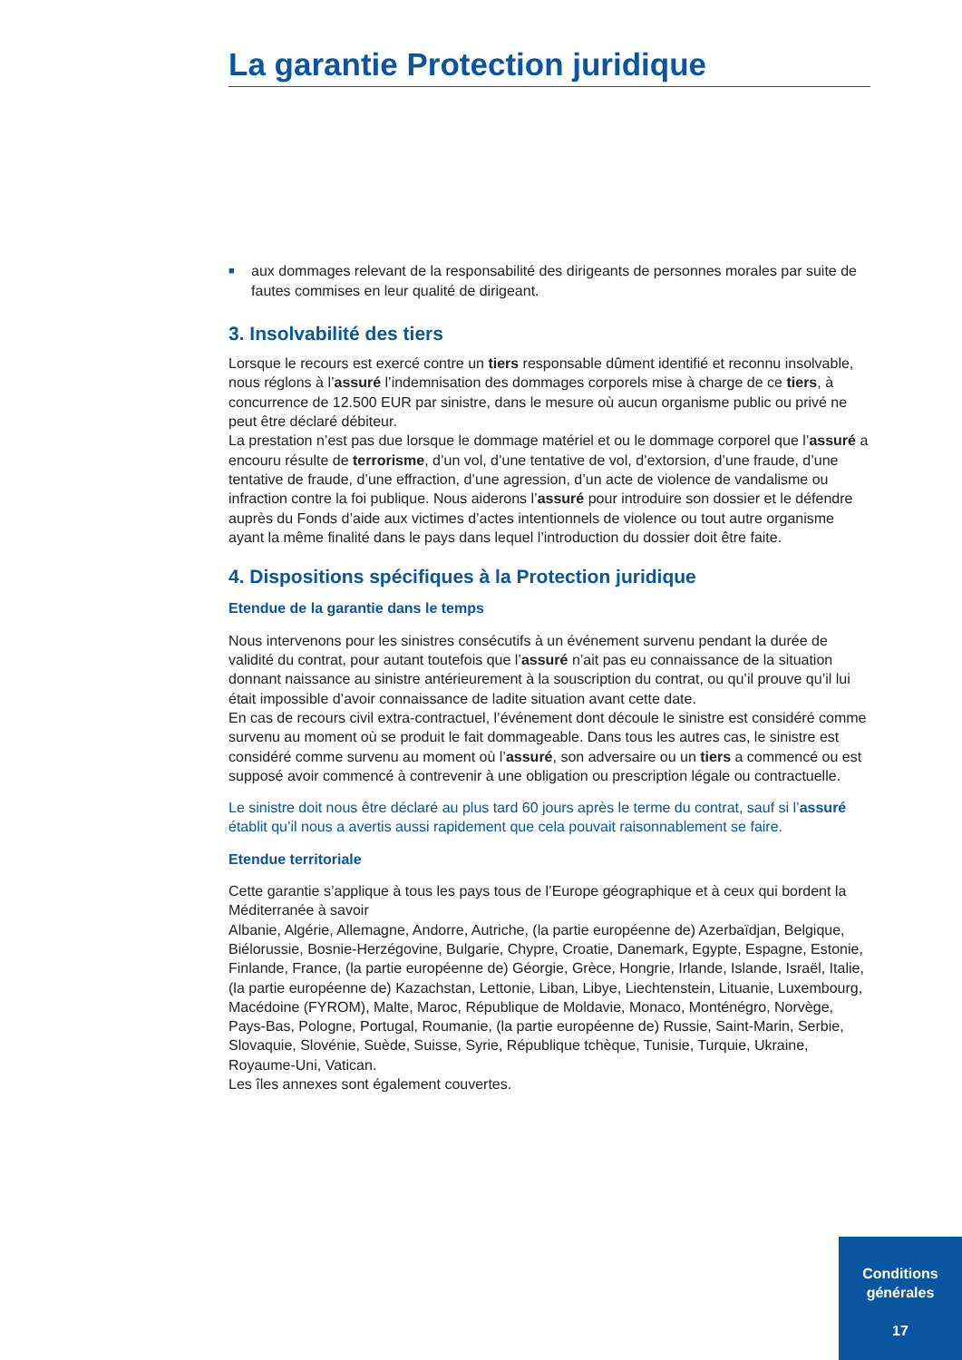La garantie Protection juridique
■ aux dommages relevant de la responsabilité des dirigeants de personnes morales par suite de fautes commises en leur qualité de dirigeant.
3. Insolvabilité des tiers
Lorsque le recours est exercé contre un tiers responsable dûment identifié et reconnu insolvable, nous réglons à l’assuré l’indemnisation des dommages corporels mise à charge de ce tiers, à concurrence de 12.500 EUR par sinistre, dans le mesure où aucun organisme public ou privé ne peut être déclaré débiteur.
La prestation n’est pas due lorsque le dommage matériel et ou le dommage corporel que l’assuré a encouru résulte de terrorisme, d’un vol, d’une tentative de vol, d’extorsion, d’une fraude, d’une tentative de fraude, d’une effraction, d’une agression, d’un acte de violence de vandalisme ou infraction contre la foi publique. Nous aiderons l’assuré pour introduire son dossier et le défendre auprès du Fonds d’aide aux victimes d’actes intentionnels de violence ou tout autre organisme ayant la même finalité dans le pays dans lequel l’introduction du dossier doit être faite.
4. Dispositions spécifiques à la Protection juridique
Etendue de la garantie dans le temps
Nous intervenons pour les sinistres consécutifs à un événement survenu pendant la durée de validité du contrat, pour autant toutefois que l’assuré n’ait pas eu connaissance de la situation donnant naissance au sinistre antérieurement à la souscription du contrat, ou qu’il prouve qu’il lui était impossible d’avoir connaissance de ladite situation avant cette date.
En cas de recours civil extra-contractuel, l’événement dont découle le sinistre est considéré comme survenu au moment où se produit le fait dommageable. Dans tous les autres cas, le sinistre est considéré comme survenu au moment où l’assuré, son adversaire ou un tiers a commencé ou est supposé avoir commencé à contrevenir à une obligation ou prescription légale ou contractuelle.
Le sinistre doit nous être déclaré au plus tard 60 jours après le terme du contrat, sauf si l’assuré établit qu’il nous a avertis aussi rapidement que cela pouvait raisonnablement se faire.
Etendue territoriale
Cette garantie s’applique à tous les pays tous de l’Europe géographique et à ceux qui bordent la Méditerranée à savoir
Albanie, Algérie, Allemagne, Andorre, Autriche, (la partie européenne de) Azerbaïdjan, Belgique, Biélorussie, Bosnie-Herzégovine, Bulgarie, Chypre, Croatie, Danemark, Egypte, Espagne, Estonie, Finlande, France, (la partie européenne de) Géorgie, Grèce, Hongrie, Irlande, Islande, Israël, Italie, (la partie européenne de) Kazachstan, Lettonie, Liban, Libye, Liechtenstein, Lituanie, Luxembourg, Macédoine (FYROM), Malte, Maroc, République de Moldavie, Monaco, Monténégro, Norvège, Pays-Bas, Pologne, Portugal, Roumanie, (la partie européenne de) Russie, Saint-Marin, Serbie, Slovaquie, Slovénie, Suède, Suisse, Syrie, République tchèque, Tunisie, Turquie, Ukraine, Royaume-Uni, Vatican.
Les îles annexes sont également couvertes.
Conditions
générales
17